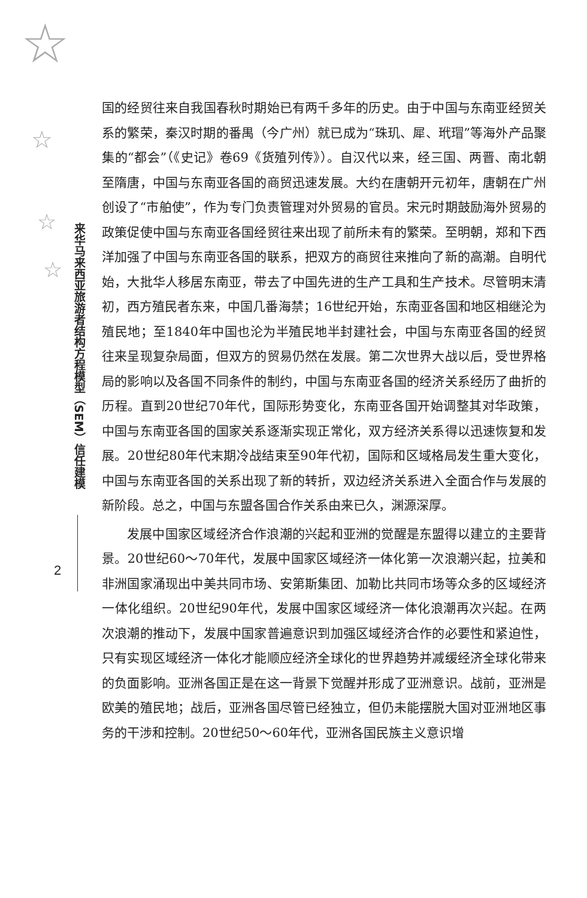☆
☆
☆
☆
来华马来西亚旅游者结构方程模型（SEM）信任建模
2
国的经贸往来自我国春秋时期始已有两千多年的历史。由于中国与东南亚经贸关系的繁荣，秦汉时期的番禺（今广州）就已成为“珠玑、犀、玳瑁”等海外产品聚集的“都会”（《史记》卷69《货殖列传》）。自汉代以来，经三国、两晋、南北朝至隋唐，中国与东南亚各国的商贸迅速发展。大约在唐朝开元初年，唐朝在广州创设了“市舶使”，作为专门负责管理对外贸易的官员。宋元时期鼓励海外贸易的政策促使中国与东南亚各国经贸往来出现了前所未有的繁荣。至明朝，郑和下西洋加强了中国与东南亚各国的联系，把双方的商贸往来推向了新的高潮。自明代始，大批华人移居东南亚，带去了中国先进的生产工具和生产技术。尽管明末清初，西方殖民者东来，中国几番海禁；16世纪开始，东南亚各国和地区相继沦为殖民地；至1840年中国也沦为半殖民地半封建社会，中国与东南亚各国的经贸往来呈现复杂局面，但双方的贸易仍然在发展。第二次世界大战以后，受世界格局的影响以及各国不同条件的制约，中国与东南亚各国的经济关系经历了曲折的历程。直到20世纪70年代，国际形势变化，东南亚各国开始调整其对华政策，中国与东南亚各国的国家关系逐渐实现正常化，双方经济关系得以迅速恢复和发展。20世纪80年代末期冷战结束至90年代初，国际和区域格局发生重大变化，中国与东南亚各国的关系出现了新的转折，双边经济关系进入全面合作与发展的新阶段。总之，中国与东盟各国合作关系由来已久，渊源深厚。
发展中国家区域经济合作浪潮的兴起和亚洲的觉醒是东盟得以建立的主要背景。20世纪60～70年代，发展中国家区域经济一体化第一次浪潮兴起，拉美和非洲国家涌现出中美共同市场、安第斯集团、加勒比共同市场等众多的区域经济一体化组织。20世纪90年代，发展中国家区域经济一体化浪潮再次兴起。在两次浪潮的推动下，发展中国家普遍意识到加强区域经济合作的必要性和紧迫性，只有实现区域经济一体化才能顺应经济全球化的世界趋势并减缓经济全球化带来的负面影响。亚洲各国正是在这一背景下觉醒并形成了亚洲意识。战前，亚洲是欧美的殖民地；战后，亚洲各国尽管已经独立，但仍未能摆脱大国对亚洲地区事务的干涉和控制。20世纪50～60年代，亚洲各国民族主义意识增